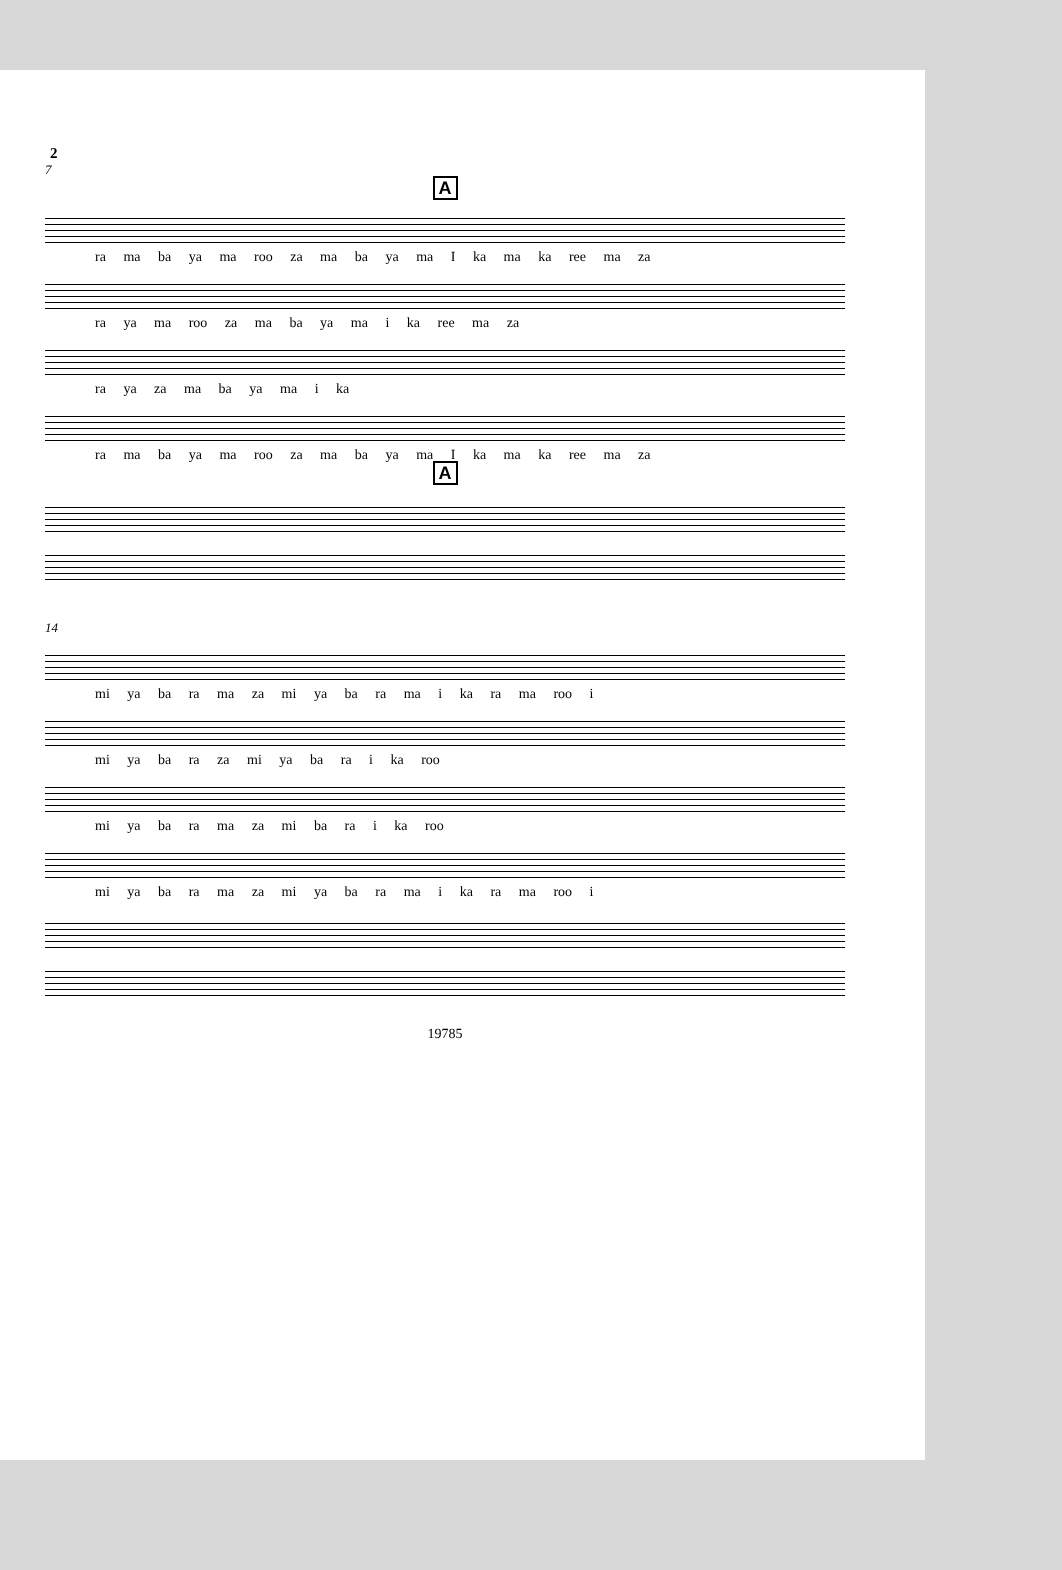2
7
A
ra ma ba ya ma roo za ma ba ya ma I ka ma ka ree ma za
ra ya ma roo za ma ba ya ma i ka ree ma za
ra ya za ma ba ya ma i ka
ra ma ba ya ma roo za ma ba ya ma I ka ma ka ree ma za
A
14
mi ya ba ra ma za mi ya ba ra ma i ka ra ma roo i
mi ya ba ra za mi ya ba ra i ka roo
mi ya ba ra ma za mi ba ra i ka roo
mi ya ba ra ma za mi ya ba ra ma i ka ra ma roo i
19785